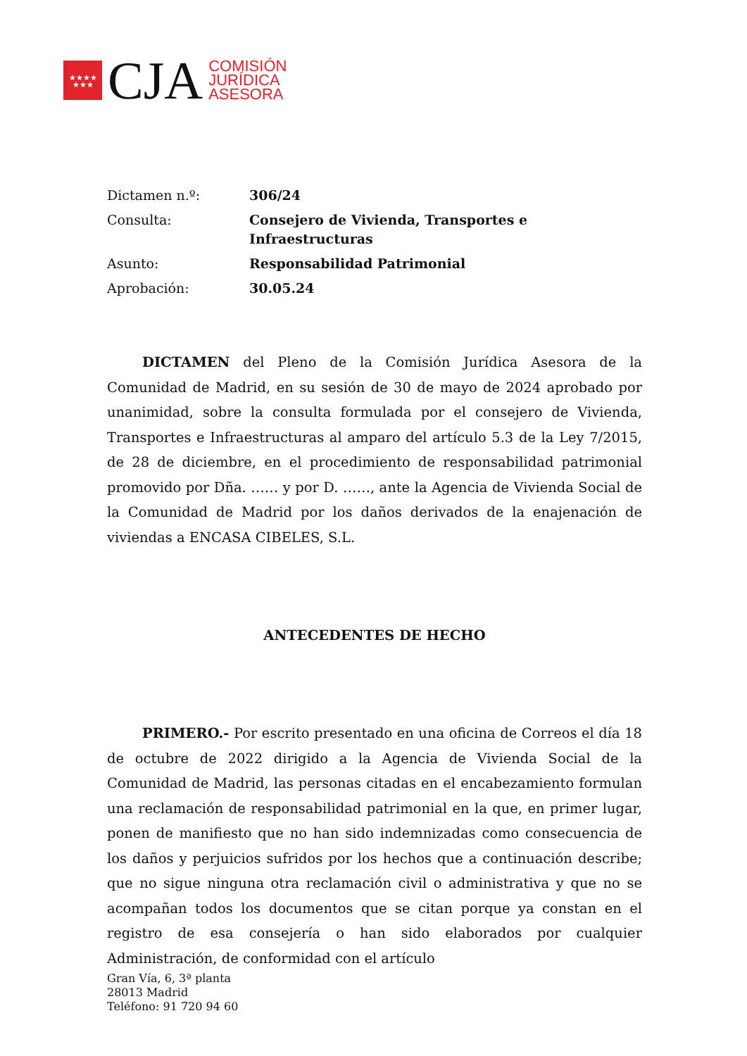★★★★
★★★
CJA
COMISIÓN
JURÍDICA
ASESORA
| Dictamen n.º: | 306/24 |
| Consulta: | Consejero de Vivienda, Transportes e Infraestructuras |
| Asunto: | Responsabilidad Patrimonial |
| Aprobación: | 30.05.24 |
DICTAMEN del Pleno de la Comisión Jurídica Asesora de la Comunidad de Madrid, en su sesión de 30 de mayo de 2024 aprobado por unanimidad, sobre la consulta formulada por el consejero de Vivienda, Transportes e Infraestructuras al amparo del artículo 5.3 de la Ley 7/2015, de 28 de diciembre, en el procedimiento de responsabilidad patrimonial promovido por Dña. …… y por D. ……, ante la Agencia de Vivienda Social de la Comunidad de Madrid por los daños derivados de la enajenación de viviendas a ENCASA CIBELES, S.L.
ANTECEDENTES DE HECHO
PRIMERO.- Por escrito presentado en una oficina de Correos el día 18 de octubre de 2022 dirigido a la Agencia de Vivienda Social de la Comunidad de Madrid, las personas citadas en el encabezamiento formulan una reclamación de responsabilidad patrimonial en la que, en primer lugar, ponen de manifiesto que no han sido indemnizadas como consecuencia de los daños y perjuicios sufridos por los hechos que a continuación describe; que no sigue ninguna otra reclamación civil o administrativa y que no se acompañan todos los documentos que se citan porque ya constan en el registro de esa consejería o han sido elaborados por cualquier Administración, de conformidad con el artículo
Gran Vía, 6, 3ª planta
28013 Madrid
Teléfono: 91 720 94 60